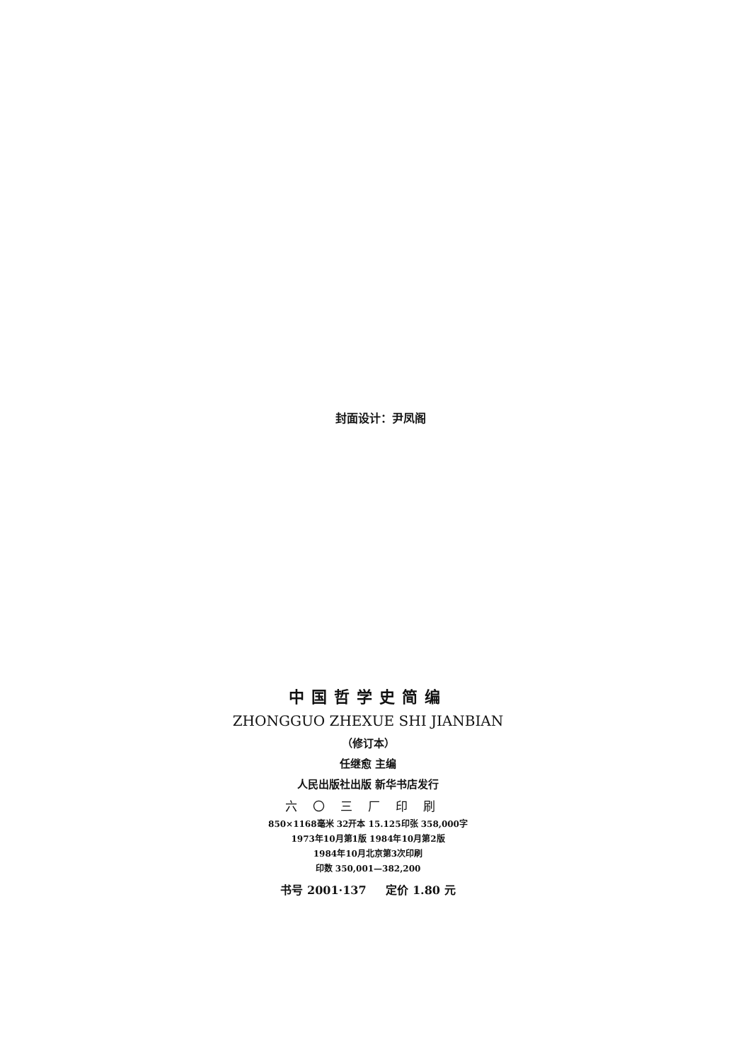封面设计：尹凤阁
中国哲学史简编
ZHONGGUO ZHEXUE SHI JIANBIAN
（修订本）
任继愈 主编
人民出版社出版 新华书店发行
六〇三厂印刷
850×1168毫米 32开本 15.125印张 358,000字
1973年10月第1版 1984年10月第2版
1984年10月北京第3次印刷
印数 350,001—382,200
书号 2001·137 定价 1.80 元